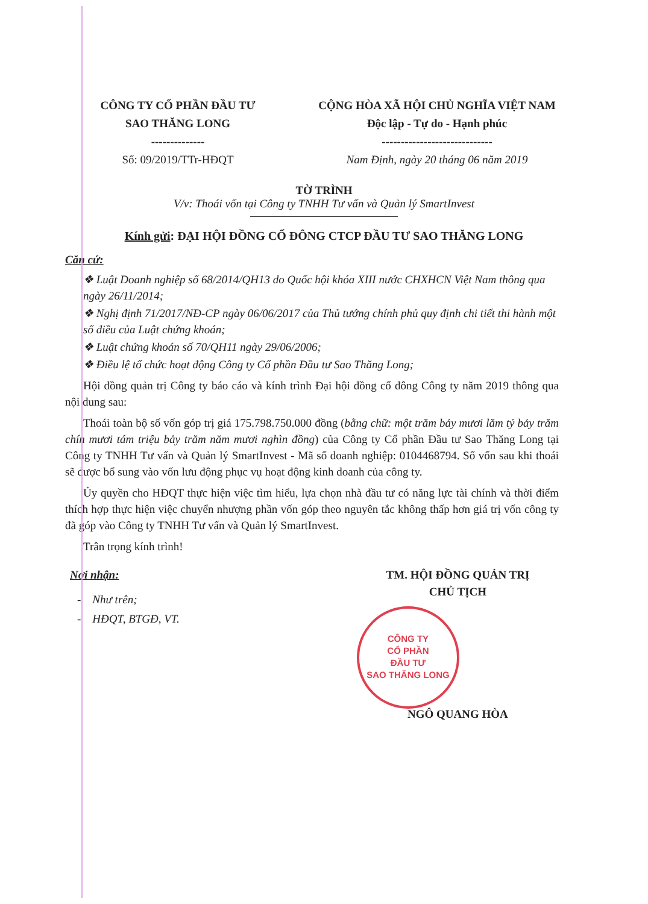CÔNG TY CỔ PHẦN ĐẦU TƯ
SAO THĂNG LONG
--------------
Số: 09/2019/TTr-HĐQT
CỘNG HÒA XÃ HỘI CHỦ NGHĨA VIỆT NAM
Độc lập - Tự do - Hạnh phúc
-----------------------------
Nam Định, ngày 20 tháng 06 năm 2019
TỜ TRÌNH
V/v: Thoái vốn tại Công ty TNHH Tư vấn và Quản lý SmartInvest
Kính gửi: ĐẠI HỘI ĐỒNG CỔ ĐÔNG CTCP ĐẦU TƯ SAO THĂNG LONG
Căn cứ:
❖ Luật Doanh nghiệp số 68/2014/QH13 do Quốc hội khóa XIII nước CHXHCN Việt Nam thông qua ngày 26/11/2014;
❖ Nghị định 71/2017/NĐ-CP ngày 06/06/2017 của Thủ tướng chính phủ quy định chi tiết thi hành một số điều của Luật chứng khoán;
❖ Luật chứng khoán số 70/QH11 ngày 29/06/2006;
❖ Điều lệ tổ chức hoạt động Công ty Cổ phần Đầu tư Sao Thăng Long;
Hội đồng quản trị Công ty báo cáo và kính trình Đại hội đồng cổ đông Công ty năm 2019 thông qua nội dung sau:
Thoái toàn bộ số vốn góp trị giá 175.798.750.000 đồng (bằng chữ: một trăm bảy mươi lăm tỷ bảy trăm chín mươi tám triệu bảy trăm năm mươi nghìn đồng) của Công ty Cổ phần Đầu tư Sao Thăng Long tại Công ty TNHH Tư vấn và Quản lý SmartInvest - Mã số doanh nghiệp: 0104468794. Số vốn sau khi thoái sẽ được bổ sung vào vốn lưu động phục vụ hoạt động kinh doanh của công ty.
Ủy quyền cho HĐQT thực hiện việc tìm hiểu, lựa chọn nhà đầu tư có năng lực tài chính và thời điểm thích hợp thực hiện việc chuyển nhượng phần vốn góp theo nguyên tắc không thấp hơn giá trị vốn công ty đã góp vào Công ty TNHH Tư vấn và Quản lý SmartInvest.
Trân trọng kính trình!
Nơi nhận:
- Như trên;
- HĐQT, BTGĐ, VT.
TM. HỘI ĐỒNG QUẢN TRỊ
CHỦ TỊCH
CÔNG TY
CỔ PHẦN
ĐẦU TƯ
SAO THĂNG LONG
NGÔ QUANG HÒA